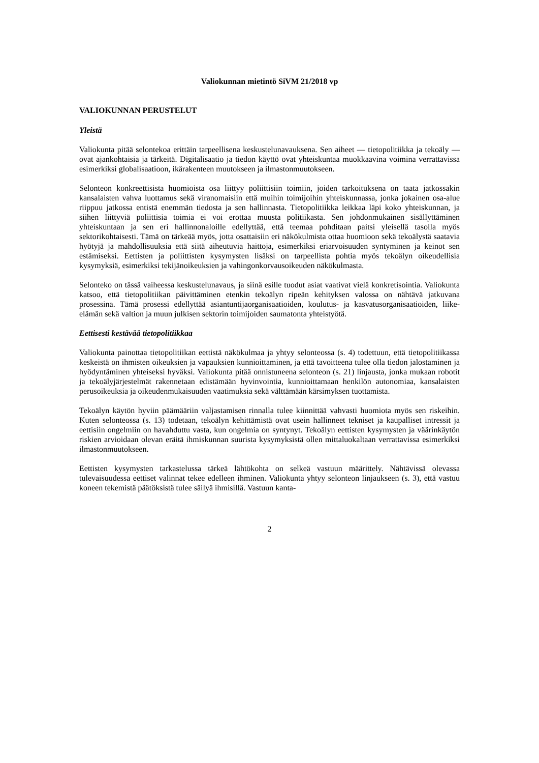Valiokunnan mietintö SiVM 21/2018 vp
VALIOKUNNAN PERUSTELUT
Yleistä
Valiokunta pitää selontekoa erittäin tarpeellisena keskustelunavauksena. Sen aiheet — tietopolitiikka ja tekoäly — ovat ajankohtaisia ja tärkeitä. Digitalisaatio ja tiedon käyttö ovat yhteiskuntaa muokkaavina voimina verrattavissa esimerkiksi globalisaatioon, ikärakenteen muutokseen ja ilmastonmuutokseen.
Selonteon konkreettisista huomioista osa liittyy poliittisiin toimiin, joiden tarkoituksena on taata jatkossakin kansalaisten vahva luottamus sekä viranomaisiin että muihin toimijoihin yhteiskunnassa, jonka jokainen osa-alue riippuu jatkossa entistä enemmän tiedosta ja sen hallinnasta. Tietopolitiikka leikkaa läpi koko yhteiskunnan, ja siihen liittyviä poliittisia toimia ei voi erottaa muusta politiikasta. Sen johdonmukainen sisällyttäminen yhteiskuntaan ja sen eri hallinnonaloille edellyttää, että teemaa pohditaan paitsi yleisellä tasolla myös sektorikohtaisesti. Tämä on tärkeää myös, jotta osattaisiin eri näkökulmista ottaa huomioon sekä tekoälystä saatavia hyötyjä ja mahdollisuuksia että siitä aiheutuvia haittoja, esimerkiksi eriarvoisuuden syntyminen ja keinot sen estämiseksi. Eettisten ja poliittisten kysymysten lisäksi on tarpeellista pohtia myös tekoälyn oikeudellisia kysymyksiä, esimerkiksi tekijänoikeuksien ja vahingonkorvausoikeuden näkökulmasta.
Selonteko on tässä vaiheessa keskustelunavaus, ja siinä esille tuodut asiat vaativat vielä konkretisointia. Valiokunta katsoo, että tietopolitiikan päivittäminen etenkin tekoälyn ripeän kehityksen valossa on nähtävä jatkuvana prosessina. Tämä prosessi edellyttää asiantuntijaorganisaatioiden, koulutus- ja kasvatusorganisaatioiden, liike-elämän sekä valtion ja muun julkisen sektorin toimijoiden saumatonta yhteistyötä.
Eettisesti kestävää tietopolitiikkaa
Valiokunta painottaa tietopolitiikan eettistä näkökulmaa ja yhtyy selonteossa (s. 4) todettuun, että tietopolitiikassa keskeistä on ihmisten oikeuksien ja vapauksien kunnioittaminen, ja että tavoitteena tulee olla tiedon jalostaminen ja hyödyntäminen yhteiseksi hyväksi. Valiokunta pitää onnistuneena selonteon (s. 21) linjausta, jonka mukaan robotit ja tekoälyjärjestelmät rakennetaan edistämään hyvinvointia, kunnioittamaan henkilön autonomiaa, kansalaisten perusoikeuksia ja oikeudenmukaisuuden vaatimuksia sekä välttämään kärsimyksen tuottamista.
Tekoälyn käytön hyviin päämääriin valjastamisen rinnalla tulee kiinnittää vahvasti huomiota myös sen riskeihin. Kuten selonteossa (s. 13) todetaan, tekoälyn kehittämistä ovat usein hallinneet tekniset ja kaupalliset intressit ja eettisiin ongelmiin on havahduttu vasta, kun ongelmia on syntynyt. Tekoälyn eettisten kysymysten ja väärinkäytön riskien arvioidaan olevan eräitä ihmiskunnan suurista kysymyksistä ollen mittaluokaltaan verrattavissa esimerkiksi ilmastonmuutokseen.
Eettisten kysymysten tarkastelussa tärkeä lähtökohta on selkeä vastuun määrittely. Nähtävissä olevassa tulevaisuudessa eettiset valinnat tekee edelleen ihminen. Valiokunta yhtyy selonteon linjaukseen (s. 3), että vastuu koneen tekemistä päätöksistä tulee säilyä ihmisillä. Vastuun kanta-
2